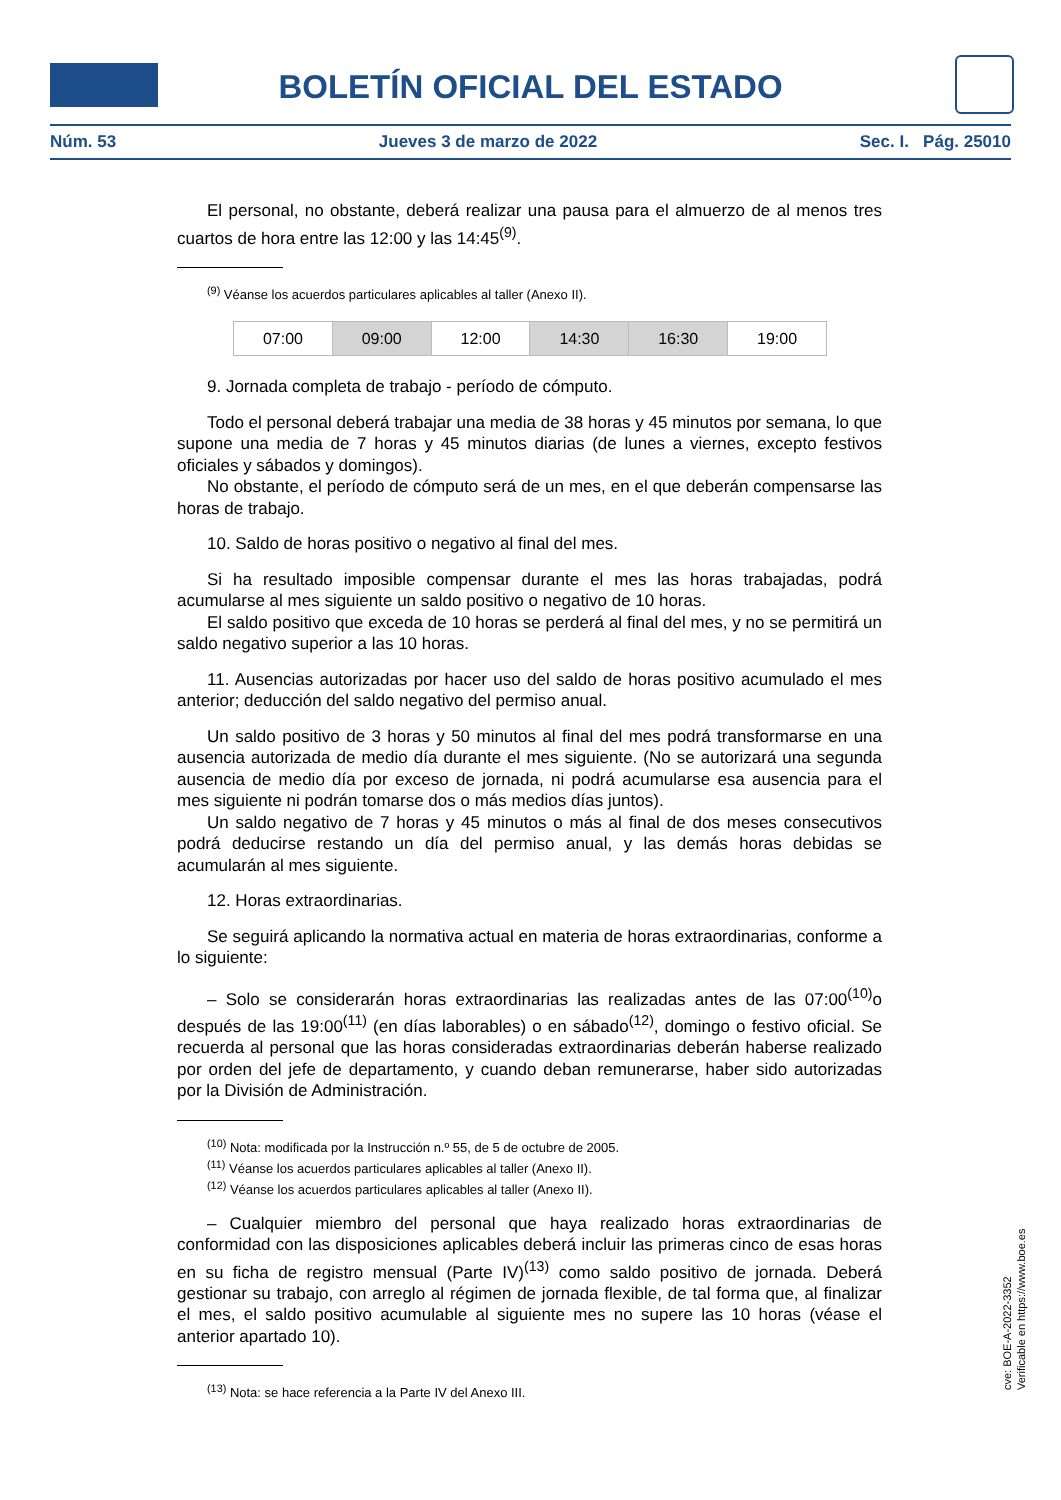BOLETÍN OFICIAL DEL ESTADO
Núm. 53 Jueves 3 de marzo de 2022 Sec. I. Pág. 25010
El personal, no obstante, deberá realizar una pausa para el almuerzo de al menos tres cuartos de hora entre las 12:00 y las 14:45<sup>(9)</sup>.
<sup>(9)</sup> Véanse los acuerdos particulares aplicables al taller (Anexo II).
| 07:00 | 09:00 | 12:00 | 14:30 | 16:30 | 19:00 |
9. Jornada completa de trabajo - período de cómputo.
Todo el personal deberá trabajar una media de 38 horas y 45 minutos por semana, lo que supone una media de 7 horas y 45 minutos diarias (de lunes a viernes, excepto festivos oficiales y sábados y domingos).
No obstante, el período de cómputo será de un mes, en el que deberán compensarse las horas de trabajo.
10. Saldo de horas positivo o negativo al final del mes.
Si ha resultado imposible compensar durante el mes las horas trabajadas, podrá acumularse al mes siguiente un saldo positivo o negativo de 10 horas.
El saldo positivo que exceda de 10 horas se perderá al final del mes, y no se permitirá un saldo negativo superior a las 10 horas.
11. Ausencias autorizadas por hacer uso del saldo de horas positivo acumulado el mes anterior; deducción del saldo negativo del permiso anual.
Un saldo positivo de 3 horas y 50 minutos al final del mes podrá transformarse en una ausencia autorizada de medio día durante el mes siguiente. (No se autorizará una segunda ausencia de medio día por exceso de jornada, ni podrá acumularse esa ausencia para el mes siguiente ni podrán tomarse dos o más medios días juntos).
Un saldo negativo de 7 horas y 45 minutos o más al final de dos meses consecutivos podrá deducirse restando un día del permiso anual, y las demás horas debidas se acumularán al mes siguiente.
12. Horas extraordinarias.
Se seguirá aplicando la normativa actual en materia de horas extraordinarias, conforme a lo siguiente:
– Solo se considerarán horas extraordinarias las realizadas antes de las 07:00<sup>(10)</sup>o después de las 19:00<sup>(11)</sup> (en días laborables) o en sábado<sup>(12)</sup>, domingo o festivo oficial. Se recuerda al personal que las horas consideradas extraordinarias deberán haberse realizado por orden del jefe de departamento, y cuando deban remunerarse, haber sido autorizadas por la División de Administración.
<sup>(10)</sup> Nota: modificada por la Instrucción n.º 55, de 5 de octubre de 2005.
<sup>(11)</sup> Véanse los acuerdos particulares aplicables al taller (Anexo II).
<sup>(12)</sup> Véanse los acuerdos particulares aplicables al taller (Anexo II).
– Cualquier miembro del personal que haya realizado horas extraordinarias de conformidad con las disposiciones aplicables deberá incluir las primeras cinco de esas horas en su ficha de registro mensual (Parte IV)<sup>(13)</sup> como saldo positivo de jornada. Deberá gestionar su trabajo, con arreglo al régimen de jornada flexible, de tal forma que, al finalizar el mes, el saldo positivo acumulable al siguiente mes no supere las 10 horas (véase el anterior apartado 10).
<sup>(13)</sup> Nota: se hace referencia a la Parte IV del Anexo III.
cve: BOE-A-2022-3352
Verificable en https://www.boe.es